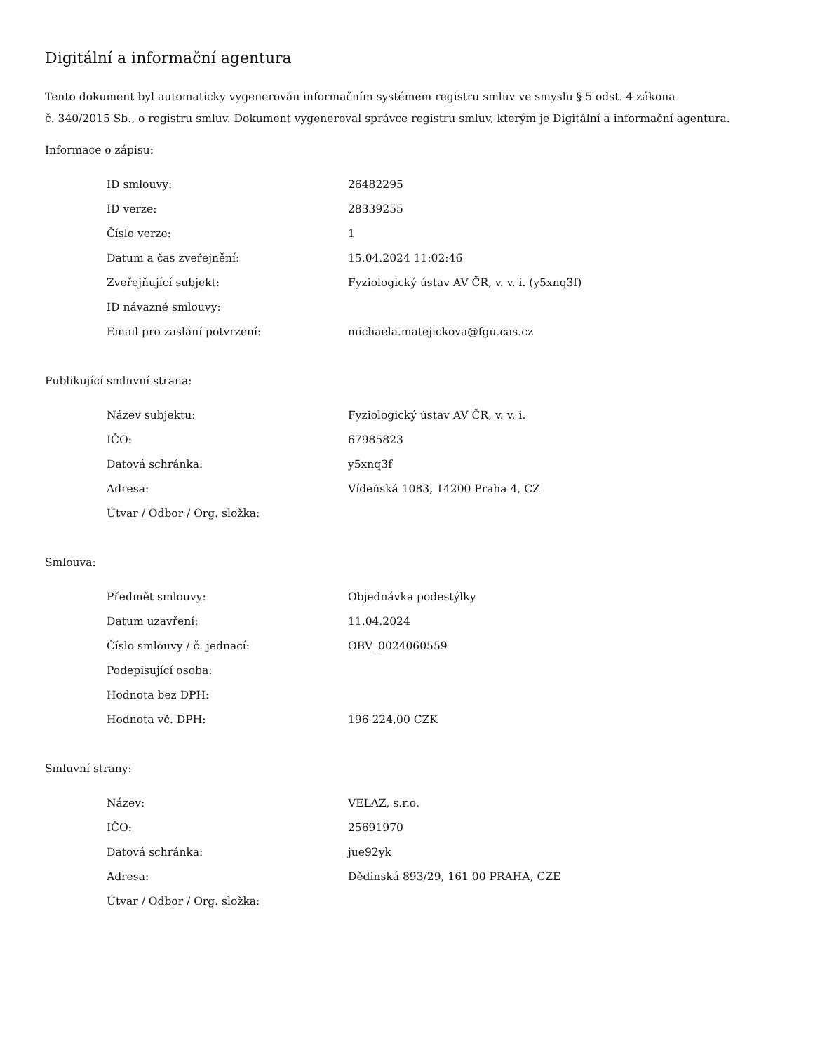Digitální a informační agentura
Tento dokument byl automaticky vygenerován informačním systémem registru smluv ve smyslu § 5 odst. 4 zákona
č. 340/2015 Sb., o registru smluv. Dokument vygeneroval správce registru smluv, kterým je Digitální a informační agentura.
Informace o zápisu:
| ID smlouvy: | 26482295 |
| ID verze: | 28339255 |
| Číslo verze: | 1 |
| Datum a čas zveřejnění: | 15.04.2024 11:02:46 |
| Zveřejňující subjekt: | Fyziologický ústav AV ČR, v. v. i. (y5xnq3f) |
| ID návazné smlouvy: | |
| Email pro zaslání potvrzení: | michaela.matejickova@fgu.cas.cz |
Publikující smluvní strana:
| Název subjektu: | Fyziologický ústav AV ČR, v. v. i. |
| IČO: | 67985823 |
| Datová schránka: | y5xnq3f |
| Adresa: | Vídeňská 1083, 14200 Praha 4, CZ |
| Útvar / Odbor / Org. složka: | |
Smlouva:
| Předmět smlouvy: | Objednávka podestýlky |
| Datum uzavření: | 11.04.2024 |
| Číslo smlouvy / č. jednací: | OBV_0024060559 |
| Podepisující osoba: | |
| Hodnota bez DPH: | |
| Hodnota vč. DPH: | 196 224,00 CZK |
Smluvní strany:
| Název: | VELAZ, s.r.o. |
| IČO: | 25691970 |
| Datová schránka: | jue92yk |
| Adresa: | Dědinská 893/29, 161 00 PRAHA, CZE |
| Útvar / Odbor / Org. složka: | |